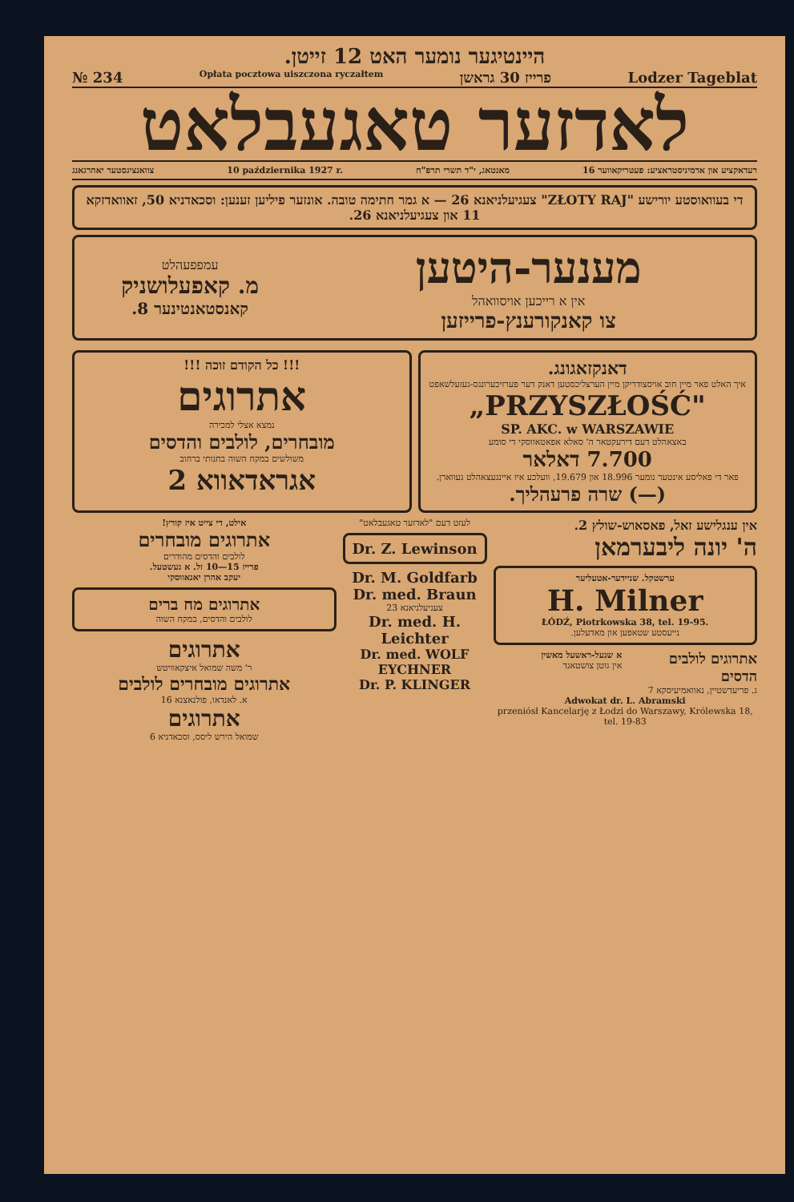היינטיגער נומער האט 12 זייטן.
№ 234 Opłata pocztowa uiszczona ryczałtem פרייז 30 גראשן Lodzer Tageblat
לאדזער טאגעבלאט
רעדאקציע און אדמיניסטראציע: פעטריקאווער 16 מאנטאג, י"ד תשרי תרפ"ח 10 października 1927 r. צוואנציגסטער יאהרגאנג
די בעוואוסטע יורישע "ZŁOTY RAJ" צעגיעלניאנא 26 — א גמר חתימה טובה. אונזער פיליען זענען: וסכאדניא 50, זאוואדזקא 11 און צעגיעלניאנא 26.
מענער-היטען
אין א רייכען אויסוואהל
צו קאנקורענץ-פרייזען
עמפפעהלט
מ. קאפעלושניק
קאנסטאנטינער 8.
דאנקזאגונג.
איך האלט פאר מיין חוב אויסצודריקן מיין הערצליכסטען דאנק דער פערזיכערונגס-געזעלשאפט
„PRZYSZŁOŚĆ"
SP. AKC. w WARSZAWIE
באצאהלט דעם דירעקטאר ה' סאלא אפאטאווסקי די סומע
7.700 דאלאר
פאר די פאליסע אינטער נומער 18.996 און 19.679, וועלכע איז איינגעצאהלט געווארן.
(—) שרה פרעהליך.
!!! כל הקודם זוכה !!!
אתרוגים
נמצא אצלי למכירה
מובחרים, לולבים והדסים
משולשים במקח השוה בחנותי ברחוב
אגראדאווא 2
אין ענגלישע זאל, פאסאוש-שולץ 2.
ה' יונה ליבערמאן
ערשטקל. שניידער-אטעליער
H. Milner
ŁÓDŹ, Piotrkowska 38, tel. 19-95.
נייעסטע שטאפען און מאדעלען.
אתרוגים לולבים הדסים
ג. פריעדשטיין, נאוואמיעיסקא 7
א שנעל-ראשעל מאשין
אין גוטן צושטאנד
Adwokat dr. L. Abramski
przeniósł Kancelarję z Łodzi do Warszawy, Królewska 18, tel. 19-83
לעזט דעם "לאדזער טאגעבלאט"
Dr. Z. Lewinson
Dr. M. Goldfarb
Dr. med. Braun
צעגיעלניאנא 23
Dr. med. H. Leichter
Dr. med. WOLF EYCHNER
Dr. P. KLINGER
אילט, די צייט איז קורץ!
אתרוגים מובחרים
לולבים והדסים מהודרים
פרייז 15—10 זל. א געשטעל.
יעקב אהרן יאנאווסקי
אתרוגים מח ברים
לולבים והדסים, במקח השוה
אתרוגים
ר' משה שמואל איצקאוויטש
אתרוגים מובחרים לולבים
א. לאנדאו, פולנאצנא 16
אתרוגים
שמואל הירש ליסס, וסכאדניא 6